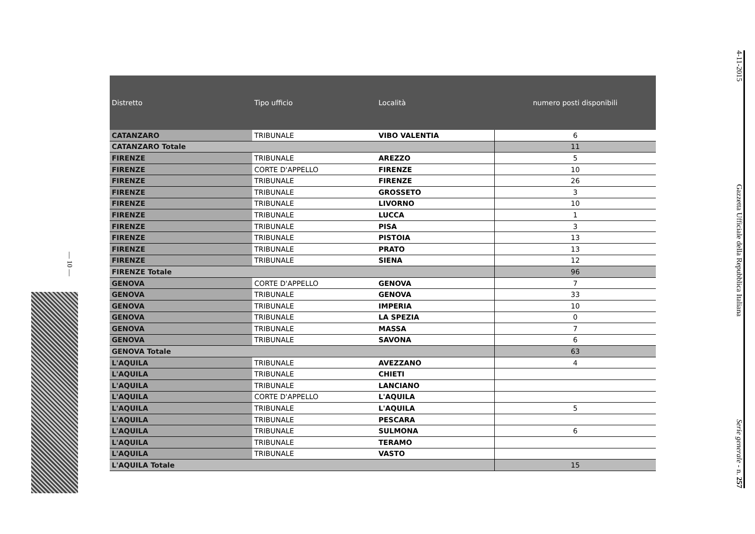4-11-2015 Gazzetta Ufficiale della Repubblica Italiana Serie generale - n. 257
— 10 —
| Distretto | Tipo ufficio | Località | numero posti disponibili |
| --- | --- | --- | --- |
| CATANZARO | TRIBUNALE | VIBO VALENTIA | 6 |
| CATANZARO Totale | | | 11 |
| FIRENZE | TRIBUNALE | AREZZO | 5 |
| FIRENZE | CORTE D'APPELLO | FIRENZE | 10 |
| FIRENZE | TRIBUNALE | FIRENZE | 26 |
| FIRENZE | TRIBUNALE | GROSSETO | 3 |
| FIRENZE | TRIBUNALE | LIVORNO | 10 |
| FIRENZE | TRIBUNALE | LUCCA | 1 |
| FIRENZE | TRIBUNALE | PISA | 3 |
| FIRENZE | TRIBUNALE | PISTOIA | 13 |
| FIRENZE | TRIBUNALE | PRATO | 13 |
| FIRENZE | TRIBUNALE | SIENA | 12 |
| FIRENZE Totale | | | 96 |
| GENOVA | CORTE D'APPELLO | GENOVA | 7 |
| GENOVA | TRIBUNALE | GENOVA | 33 |
| GENOVA | TRIBUNALE | IMPERIA | 10 |
| GENOVA | TRIBUNALE | LA SPEZIA | 0 |
| GENOVA | TRIBUNALE | MASSA | 7 |
| GENOVA | TRIBUNALE | SAVONA | 6 |
| GENOVA Totale | | | 63 |
| L'AQUILA | TRIBUNALE | AVEZZANO | 4 |
| L'AQUILA | TRIBUNALE | CHIETI | |
| L'AQUILA | TRIBUNALE | LANCIANO | |
| L'AQUILA | CORTE D'APPELLO | L'AQUILA | |
| L'AQUILA | TRIBUNALE | L'AQUILA | 5 |
| L'AQUILA | TRIBUNALE | PESCARA | |
| L'AQUILA | TRIBUNALE | SULMONA | 6 |
| L'AQUILA | TRIBUNALE | TERAMO | |
| L'AQUILA | TRIBUNALE | VASTO | |
| L'AQUILA Totale | | | 15 |